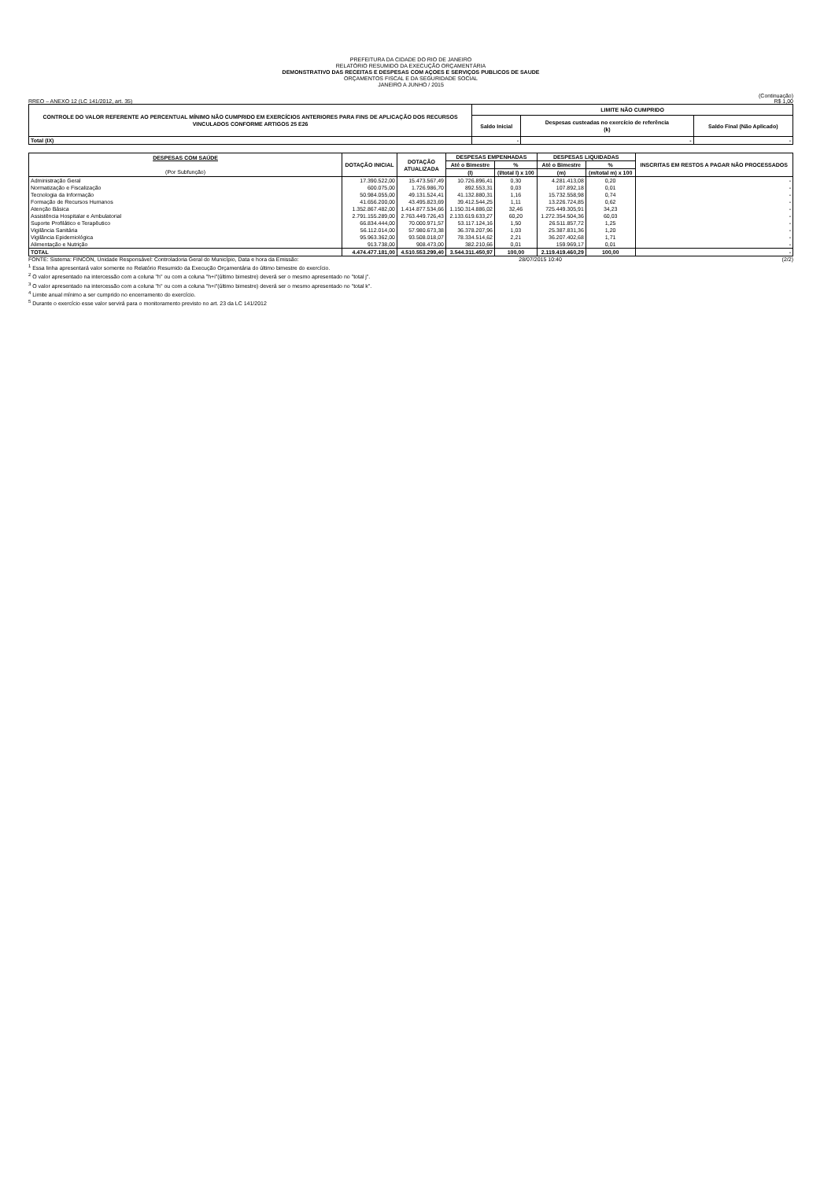PREFEITURA DA CIDADE DO RIO DE JANEIRO
RELATÓRIO RESUMIDO DA EXECUÇÃO ORÇAMENTÁRIA
DEMONSTRATIVO DAS RECEITAS E DESPESAS COM AÇOES E SERVIÇOS PUBLICOS DE SAUDE
ORÇAMENTOS FISCAL E DA SEGURIDADE SOCIAL
JANEIRO A JUNHO / 2015
(Continuação)
RREO – ANEXO 12 (LC 141/2012, art. 35) R$ 1,00
| CONTROLE DO VALOR REFERENTE AO PERCENTUAL MÍNIMO NÃO CUMPRIDO EM EXERCÍCIOS ANTERIORES PARA FINS DE APLICAÇÃO DOS RECURSOS VINCULADOS CONFORME ARTIGOS 25 E26 | LIMITE NÃO CUMPRIDO | | |
| --- | --- | --- | --- |
| | Saldo Inicial | Despesas custeadas no exercício de referência (k) | Saldo Final (Não Aplicado) |
| Total (IX) | - | - | - |
| DESPESAS COM SAÚDE (Por Subfunção) | DOTAÇÃO INICIAL | DOTAÇÃO ATUALIZADA | DESPESAS EMPENHADAS | | DESPESAS LIQUIDADAS | | INSCRITAS EM RESTOS A PAGAR NÃO PROCESSADOS |
| --- | --- | --- | --- | --- | --- | --- | --- |
| | | | Até o Bimestre | % | Até o Bimestre | % | |
| | | | (l) | (l/total l) x 100 | (m) | (m/total m) x 100 | |
| Administração Geral | 17.390.522,00 | 15.473.567,49 | 10.726.896,41 | 0,30 | 4.281.413,08 | 0,20 | - |
| Normatização e Fiscalização | 600.075,00 | 1.726.986,70 | 892.553,31 | 0,03 | 107.892,18 | 0,01 | - |
| Tecnologia da Informação | 50.984.055,00 | 49.131.524,41 | 41.132.880,31 | 1,16 | 15.732.558,98 | 0,74 | - |
| Formação de Recursos Humanos | 41.656.200,00 | 43.495.823,69 | 39.412.544,25 | 1,11 | 13.226.724,85 | 0,62 | - |
| Atenção Básica | 1.352.867.482,00 | 1.414.877.534,66 | 1.150.314.886,02 | 32,46 | 725.449.305,91 | 34,23 | - |
| Assistência Hospitalar e Ambulatorial | 2.791.155.289,00 | 2.763.449.726,43 | 2.133.619.633,27 | 60,20 | 1.272.354.504,36 | 60,03 | - |
| Suporte Profilático e Terapêutico | 66.834.444,00 | 70.000.971,57 | 53.117.124,16 | 1,50 | 26.511.857,72 | 1,25 | - |
| Vigilância Sanitária | 56.112.014,00 | 57.980.673,38 | 36.378.207,96 | 1,03 | 25.387.831,36 | 1,20 | - |
| Vigilância Epidemiológica | 95.963.362,00 | 93.508.018,07 | 78.334.514,62 | 2,21 | 36.207.402,68 | 1,71 | - |
| Alimentação e Nutrição | 913.738,00 | 908.473,00 | 382.210,66 | 0,01 | 159.969,17 | 0,01 | - |
| TOTAL | 4.474.477.181,00 | 4.510.553.299,40 | 3.544.311.450,97 | 100,00 | 2.119.419.460,29 | 100,00 | - |
FONTE: Sistema: FINCON, Unidade Responsável: Controladoria Geral do Município, Data e hora da Emissão: 28/07/2015 10:40 (2/2)
<sup>1</sup> Essa linha apresentará valor somente no Relatório Resumido da Execução Orçamentária do último bimestre do exercício.
<sup>2</sup> O valor apresentado na intercessão com a coluna "h" ou com a coluna "h+i"(último bimestre) deverá ser o mesmo apresentado no "total j".
<sup>3</sup> O valor apresentado na intercessão com a coluna "h" ou com a coluna "h+i"(último bimestre) deverá ser o mesmo apresentado no "total k".
<sup>4</sup> Limite anual mínimo a ser cumprido no encerramento do exercício.
<sup>5</sup> Durante o exercício esse valor servirá para o monitoramento previsto no art. 23 da LC 141/2012